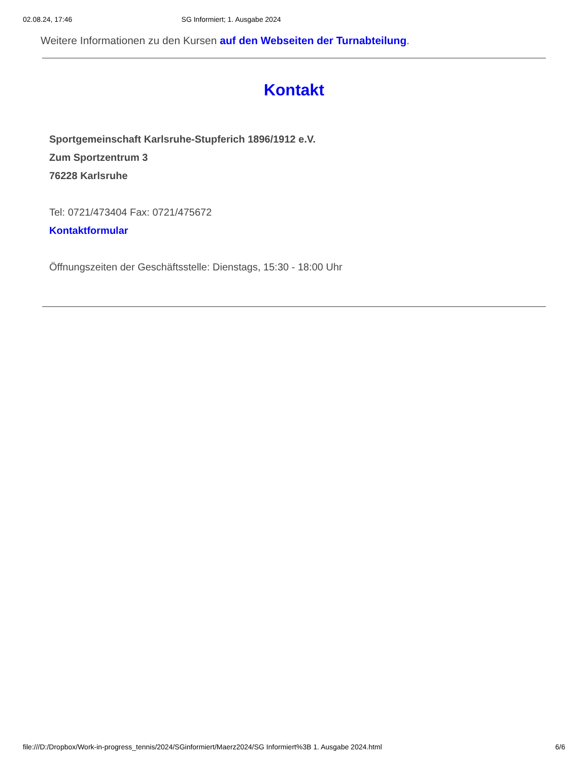02.08.24, 17:46 SG Informiert; 1. Ausgabe 2024
Weitere Informationen zu den Kursen auf den Webseiten der Turnabteilung.
Kontakt
Sportgemeinschaft Karlsruhe-Stupferich 1896/1912 e.V.
Zum Sportzentrum 3
76228 Karlsruhe
Tel: 0721/473404 Fax: 0721/475672
Kontaktformular
Öffnungszeiten der Geschäftsstelle: Dienstags, 15:30 - 18:00 Uhr
file:///D:/Dropbox/Work-in-progress_tennis/2024/SGinformiert/Maerz2024/SG Informiert%3B 1. Ausgabe 2024.html 6/6